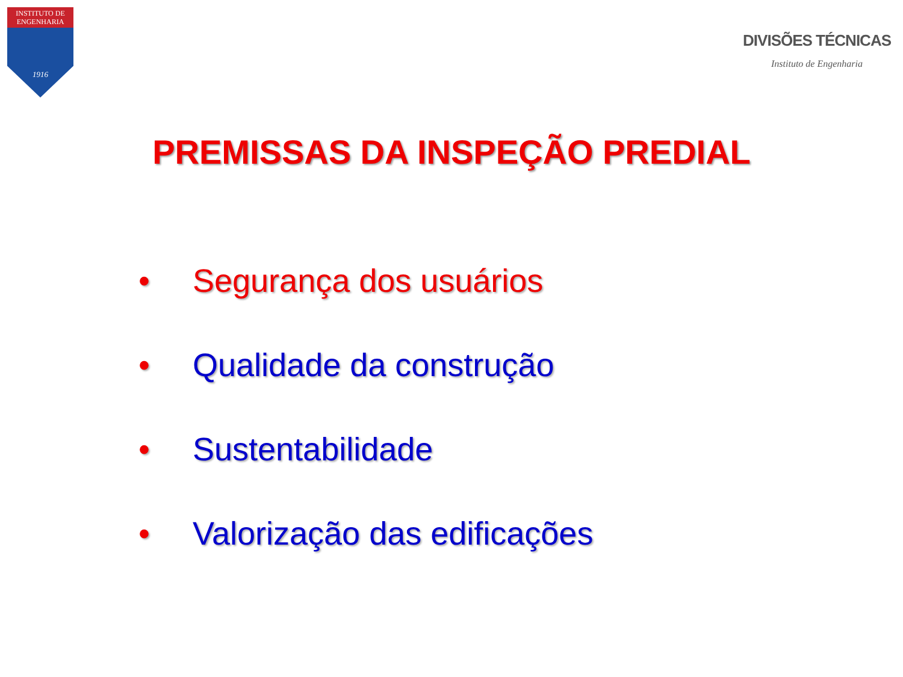INSTITUTO DE
ENGENHARIA
1916
DIVISÕES TÉCNICAS
Instituto de Engenharia
PREMISSAS DA INSPEÇÃO PREDIAL
• Segurança dos usuários
• Qualidade da construção
• Sustentabilidade
• Valorização das edificações